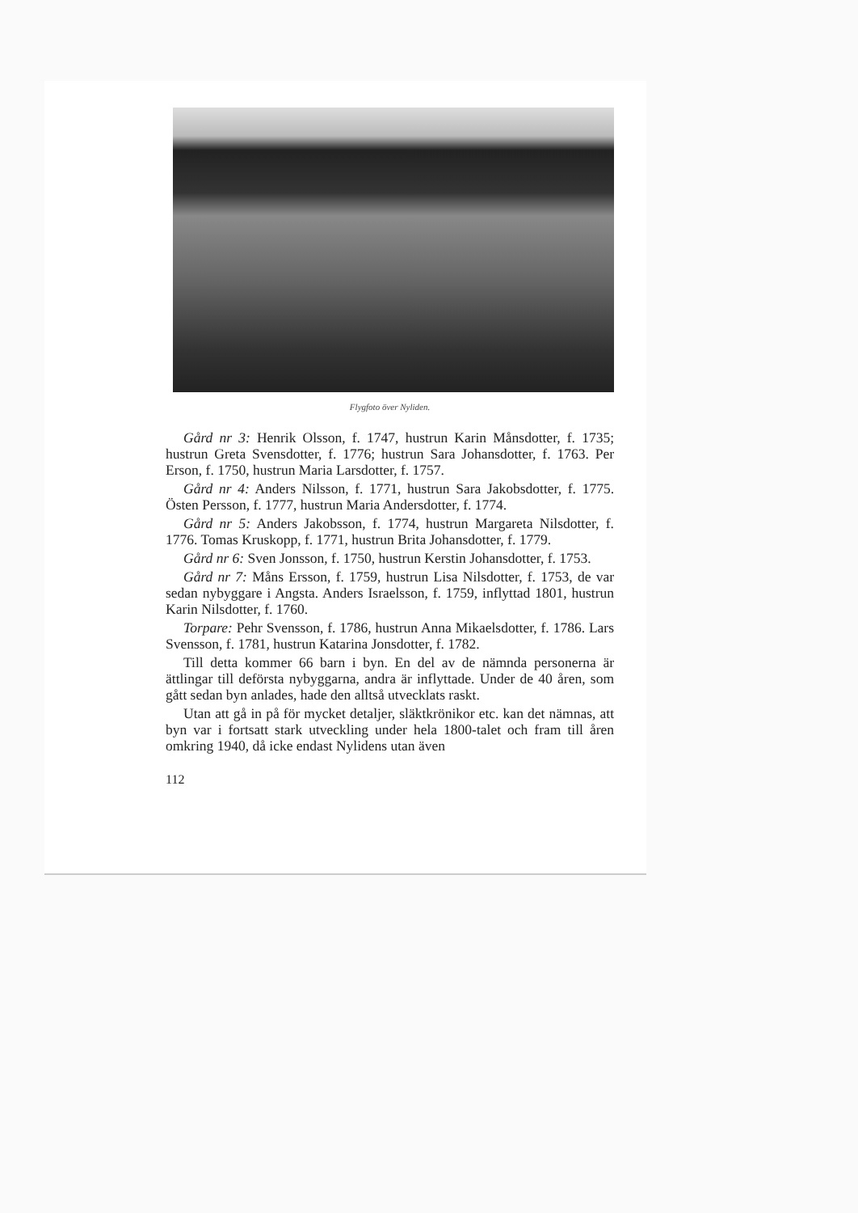Flygfoto över Nyliden.
Gård nr 3: Henrik Olsson, f. 1747, hustrun Karin Månsdotter, f. 1735; hustrun Greta Svensdotter, f. 1776; hustrun Sara Johansdotter, f. 1763. Per Erson, f. 1750, hustrun Maria Larsdotter, f. 1757.
Gård nr 4: Anders Nilsson, f. 1771, hustrun Sara Jakobsdotter, f. 1775. Östen Persson, f. 1777, hustrun Maria Andersdotter, f. 1774.
Gård nr 5: Anders Jakobsson, f. 1774, hustrun Margareta Nilsdotter, f. 1776. Tomas Kruskopp, f. 1771, hustrun Brita Johansdotter, f. 1779.
Gård nr 6: Sven Jonsson, f. 1750, hustrun Kerstin Johansdotter, f. 1753.
Gård nr 7: Måns Ersson, f. 1759, hustrun Lisa Nilsdotter, f. 1753, de var sedan nybyggare i Angsta. Anders Israelsson, f. 1759, inflyttad 1801, hustrun Karin Nilsdotter, f. 1760.
Torpare: Pehr Svensson, f. 1786, hustrun Anna Mikaelsdotter, f. 1786. Lars Svensson, f. 1781, hustrun Katarina Jonsdotter, f. 1782.
Till detta kommer 66 barn i byn. En del av de nämnda personerna är ättlingar till deförsta nybyggarna, andra är inflyttade. Under de 40 åren, som gått sedan byn anlades, hade den alltså utvecklats raskt.
Utan att gå in på för mycket detaljer, släktkrönikor etc. kan det nämnas, att byn var i fortsatt stark utveckling under hela 1800-talet och fram till åren omkring 1940, då icke endast Nylidens utan även
112